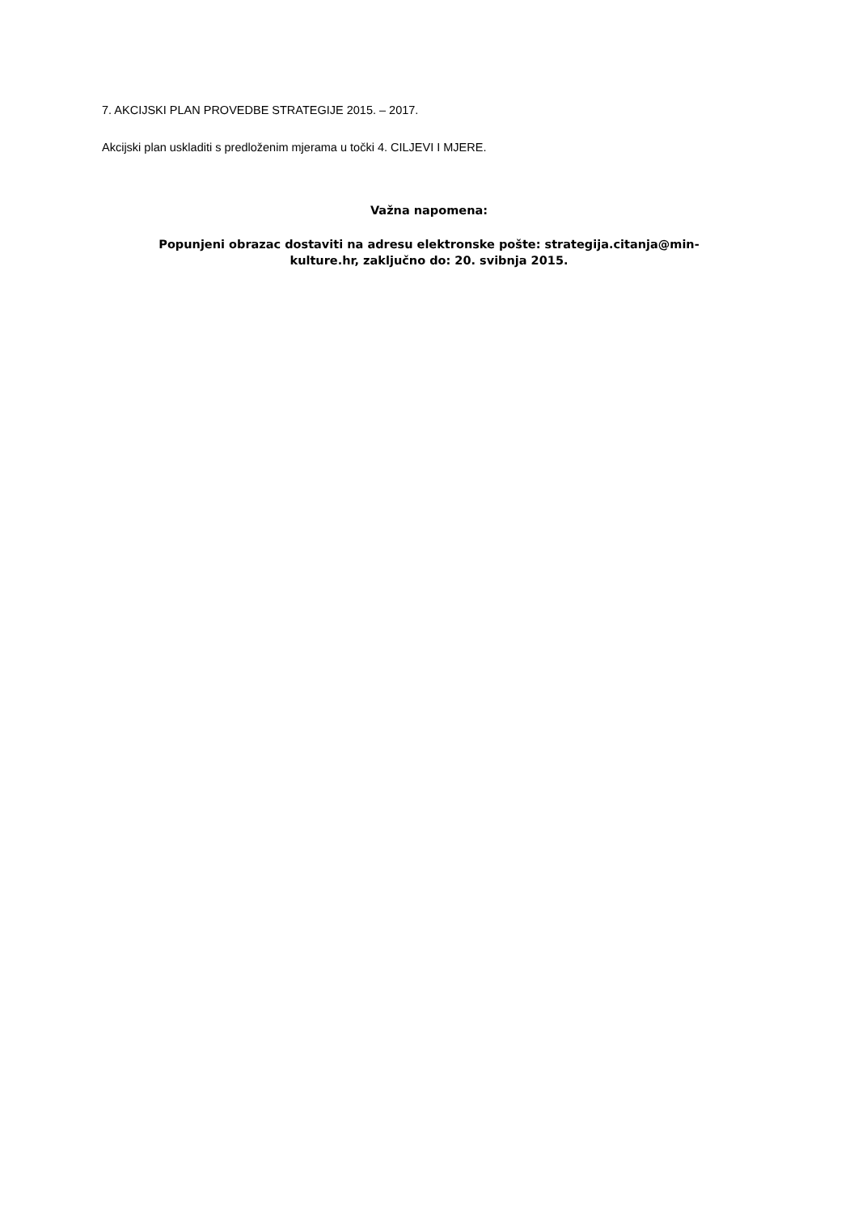7. AKCIJSKI PLAN PROVEDBE STRATEGIJE 2015. – 2017.
Akcijski plan uskladiti s predloženim mjerama u točki 4. CILJEVI I MJERE.
Važna napomena:
Popunjeni obrazac dostaviti na adresu elektronske pošte: strategija.citanja@min-
kulture.hr, zaključno do: 20. svibnja 2015.